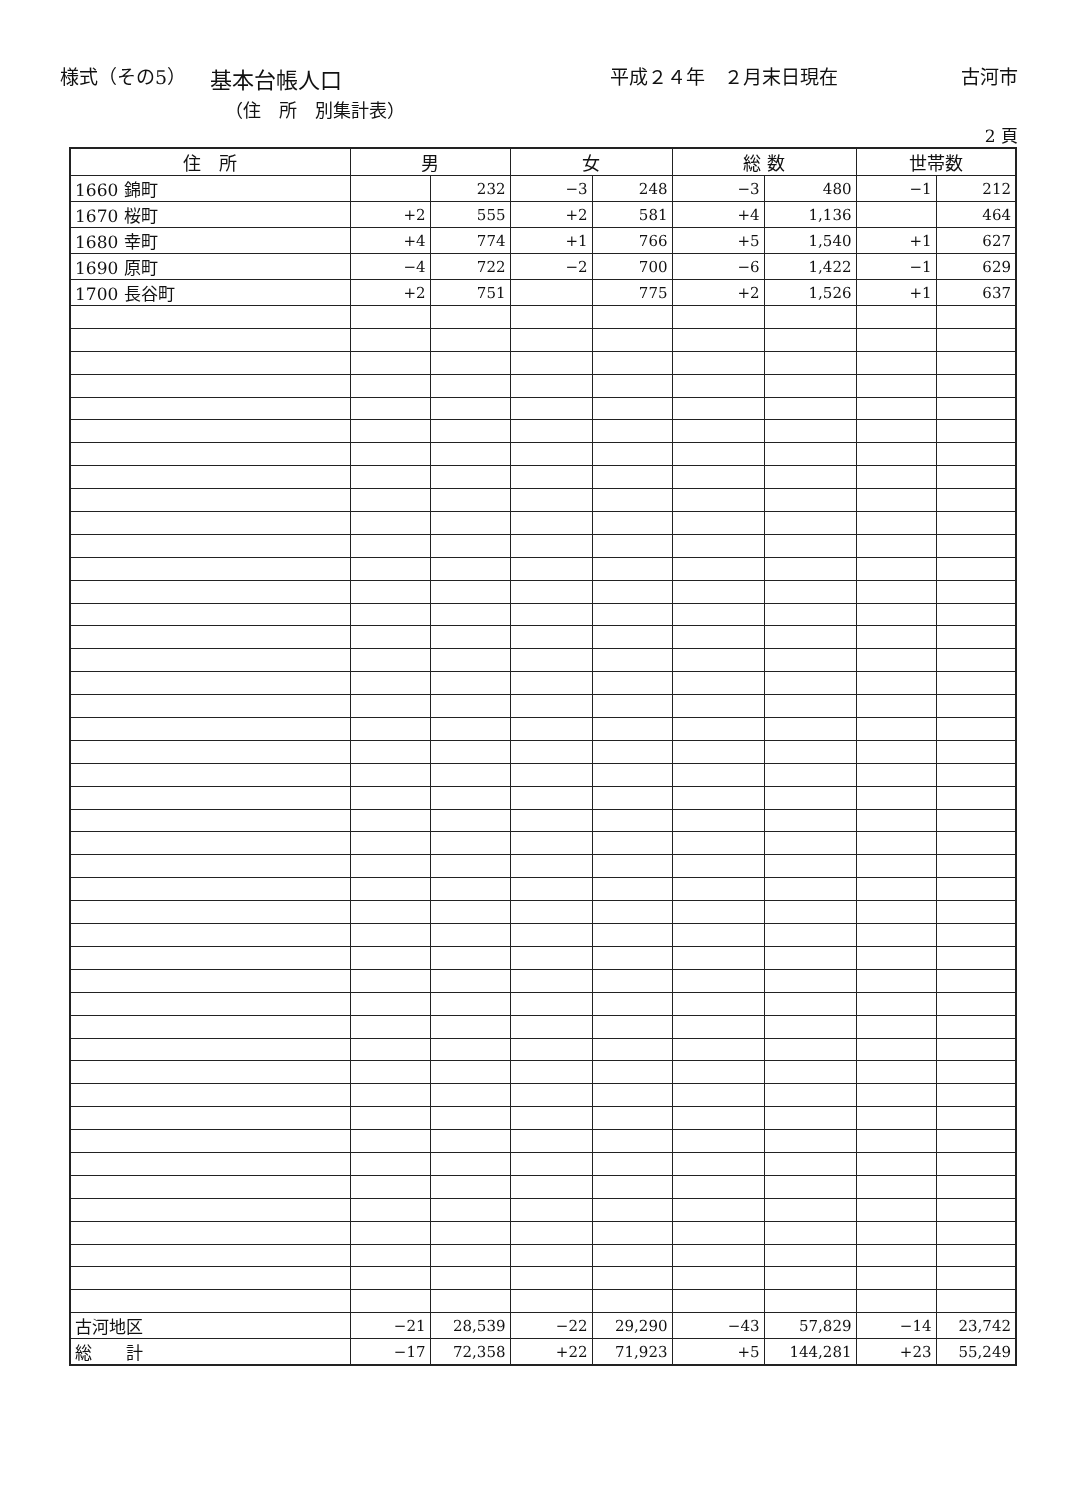様式（その5）
基本台帳人口
平成２４年　２月末日現在 古河市
（住　所　別集計表）
2 頁
| 住 所 | 男 | | 女 | | 総 数 | | 世帯数 | |
| --- | --- | --- | --- | --- | --- | --- | --- | --- |
| 1660 錦町 | | 232 | −3 | 248 | −3 | 480 | −1 | 212 |
| 1670 桜町 | +2 | 555 | +2 | 581 | +4 | 1,136 | | 464 |
| 1680 幸町 | +4 | 774 | +1 | 766 | +5 | 1,540 | +1 | 627 |
| 1690 原町 | −4 | 722 | −2 | 700 | −6 | 1,422 | −1 | 629 |
| 1700 長谷町 | +2 | 751 | | 775 | +2 | 1,526 | +1 | 637 |
| 古河地区 | −21 | 28,539 | −22 | 29,290 | −43 | 57,829 | −14 | 23,742 |
| 総 計 | −17 | 72,358 | +22 | 71,923 | +5 | 144,281 | +23 | 55,249 |